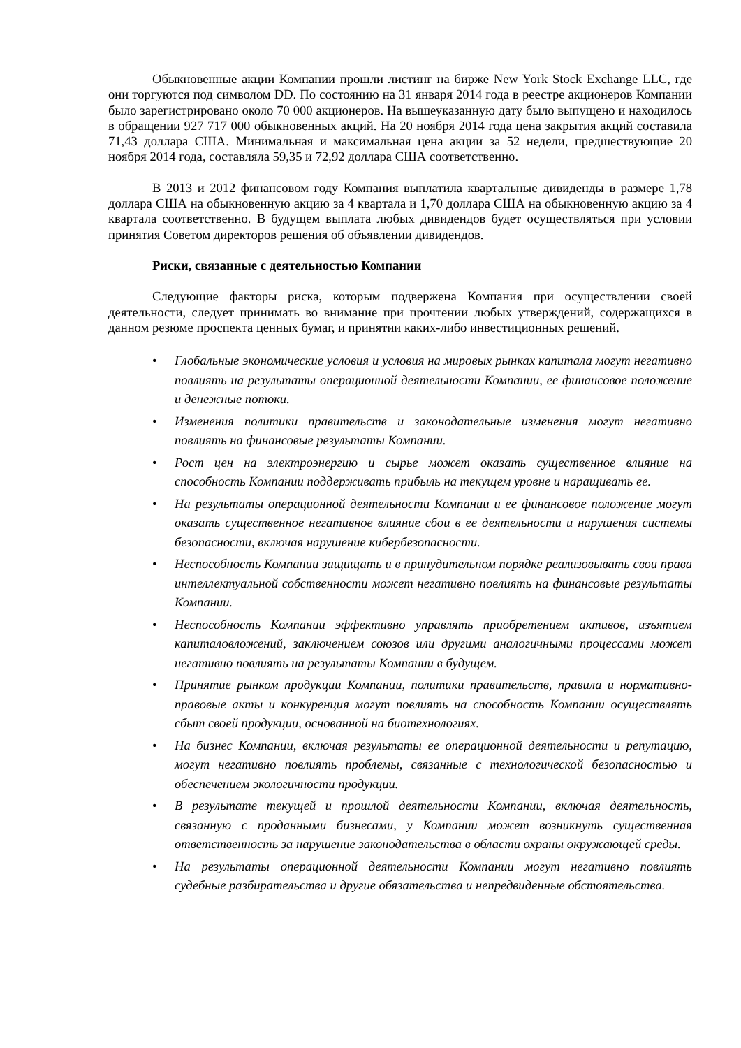Обыкновенные акции Компании прошли листинг на бирже New York Stock Exchange LLC, где они торгуются под символом DD. По состоянию на 31 января 2014 года в реестре акционеров Компании было зарегистрировано около 70 000 акционеров. На вышеуказанную дату было выпущено и находилось в обращении 927 717 000 обыкновенных акций. На 20 ноября 2014 года цена закрытия акций составила 71,43 доллара США. Минимальная и максимальная цена акции за 52 недели, предшествующие 20 ноября 2014 года, составляла 59,35 и 72,92 доллара США соответственно.
В 2013 и 2012 финансовом году Компания выплатила квартальные дивиденды в размере 1,78 доллара США на обыкновенную акцию за 4 квартала и 1,70 доллара США на обыкновенную акцию за 4 квартала соответственно. В будущем выплата любых дивидендов будет осуществляться при условии принятия Советом директоров решения об объявлении дивидендов.
Риски, связанные с деятельностью Компании
Следующие факторы риска, которым подвержена Компания при осуществлении своей деятельности, следует принимать во внимание при прочтении любых утверждений, содержащихся в данном резюме проспекта ценных бумаг, и принятии каких-либо инвестиционных решений.
• Глобальные экономические условия и условия на мировых рынках капитала могут негативно повлиять на результаты операционной деятельности Компании, ее финансовое положение и денежные потоки.
• Изменения политики правительств и законодательные изменения могут негативно повлиять на финансовые результаты Компании.
• Рост цен на электроэнергию и сырье может оказать существенное влияние на способность Компании поддерживать прибыль на текущем уровне и наращивать ее.
• На результаты операционной деятельности Компании и ее финансовое положение могут оказать существенное негативное влияние сбои в ее деятельности и нарушения системы безопасности, включая нарушение кибербезопасности.
• Неспособность Компании защищать и в принудительном порядке реализовывать свои права интеллектуальной собственности может негативно повлиять на финансовые результаты Компании.
• Неспособность Компании эффективно управлять приобретением активов, изъятием капиталовложений, заключением союзов или другими аналогичными процессами может негативно повлиять на результаты Компании в будущем.
• Принятие рынком продукции Компании, политики правительств, правила и нормативно-правовые акты и конкуренция могут повлиять на способность Компании осуществлять сбыт своей продукции, основанной на биотехнологиях.
• На бизнес Компании, включая результаты ее операционной деятельности и репутацию, могут негативно повлиять проблемы, связанные с технологической безопасностью и обеспечением экологичности продукции.
• В результате текущей и прошлой деятельности Компании, включая деятельность, связанную с проданными бизнесами, у Компании может возникнуть существенная ответственность за нарушение законодательства в области охраны окружающей среды.
• На результаты операционной деятельности Компании могут негативно повлиять судебные разбирательства и другие обязательства и непредвиденные обстоятельства.